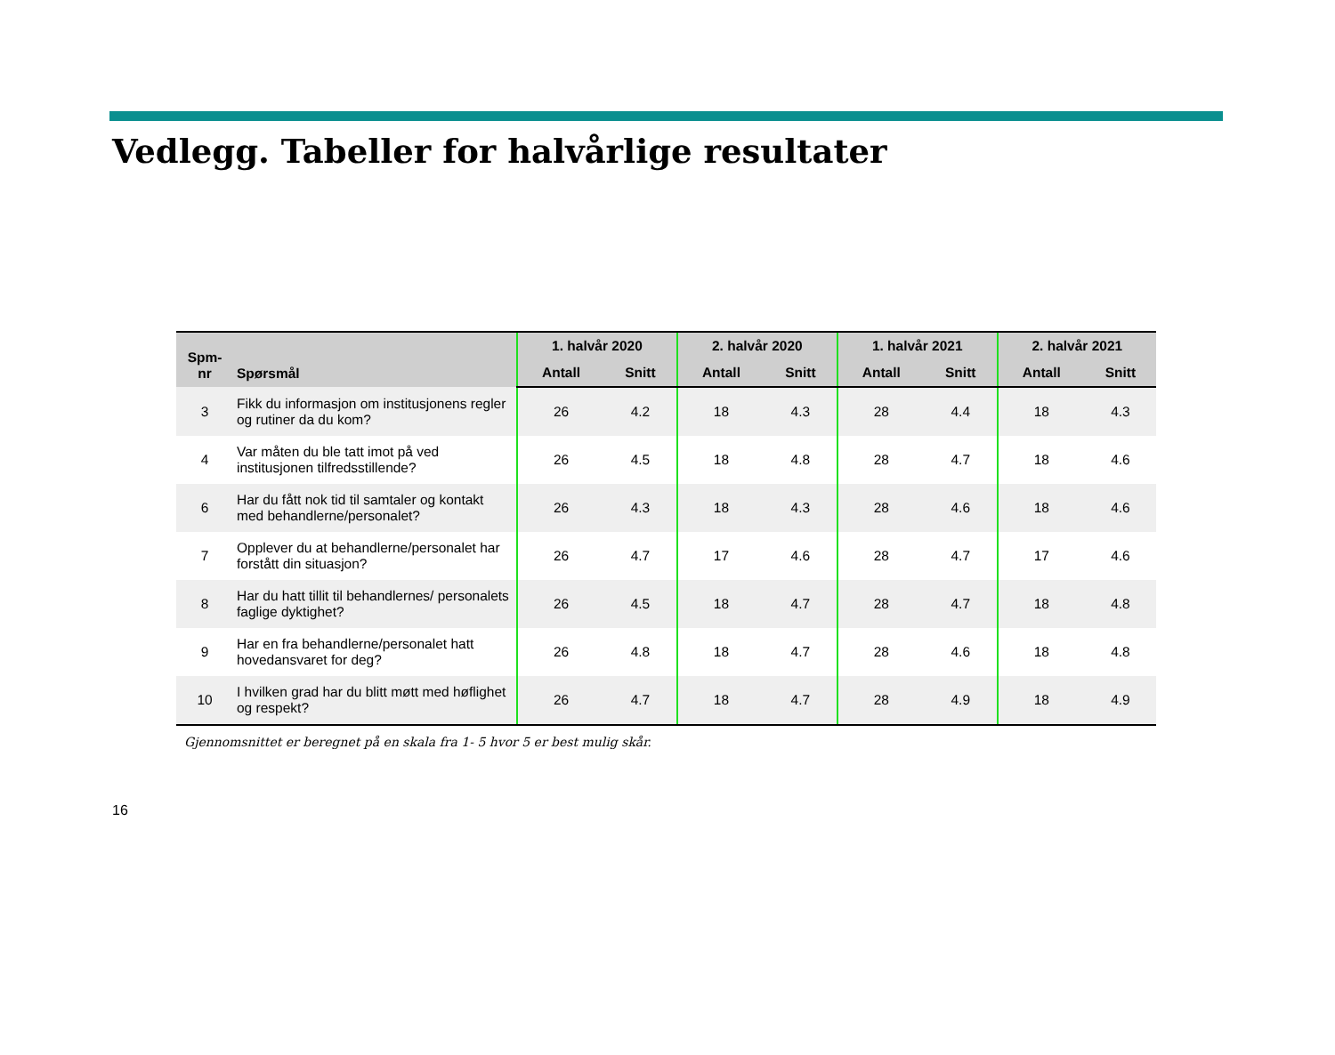Vedlegg. Tabeller for halvårlige resultater
| Spm- nr | Spørsmål | 1. halvår 2020 | | 2. halvår 2020 | | 1. halvår 2021 | | 2. halvår 2021 | |
| --- | --- | --- | --- | --- | --- | --- | --- | --- | --- |
| | | Antall | Snitt | Antall | Snitt | Antall | Snitt | Antall | Snitt |
| 3 | Fikk du informasjon om institusjonens regler og rutiner da du kom? | 26 | 4.2 | 18 | 4.3 | 28 | 4.4 | 18 | 4.3 |
| 4 | Var måten du ble tatt imot på ved institusjonen tilfredsstillende? | 26 | 4.5 | 18 | 4.8 | 28 | 4.7 | 18 | 4.6 |
| 6 | Har du fått nok tid til samtaler og kontakt med behandlerne/personalet? | 26 | 4.3 | 18 | 4.3 | 28 | 4.6 | 18 | 4.6 |
| 7 | Opplever du at behandlerne/personalet har forstått din situasjon? | 26 | 4.7 | 17 | 4.6 | 28 | 4.7 | 17 | 4.6 |
| 8 | Har du hatt tillit til behandlernes/ personalets faglige dyktighet? | 26 | 4.5 | 18 | 4.7 | 28 | 4.7 | 18 | 4.8 |
| 9 | Har en fra behandlerne/personalet hatt hovedansvaret for deg? | 26 | 4.8 | 18 | 4.7 | 28 | 4.6 | 18 | 4.8 |
| 10 | I hvilken grad har du blitt møtt med høflighet og respekt? | 26 | 4.7 | 18 | 4.7 | 28 | 4.9 | 18 | 4.9 |
Gjennomsnittet er beregnet på en skala fra 1- 5 hvor 5 er best mulig skår.
16